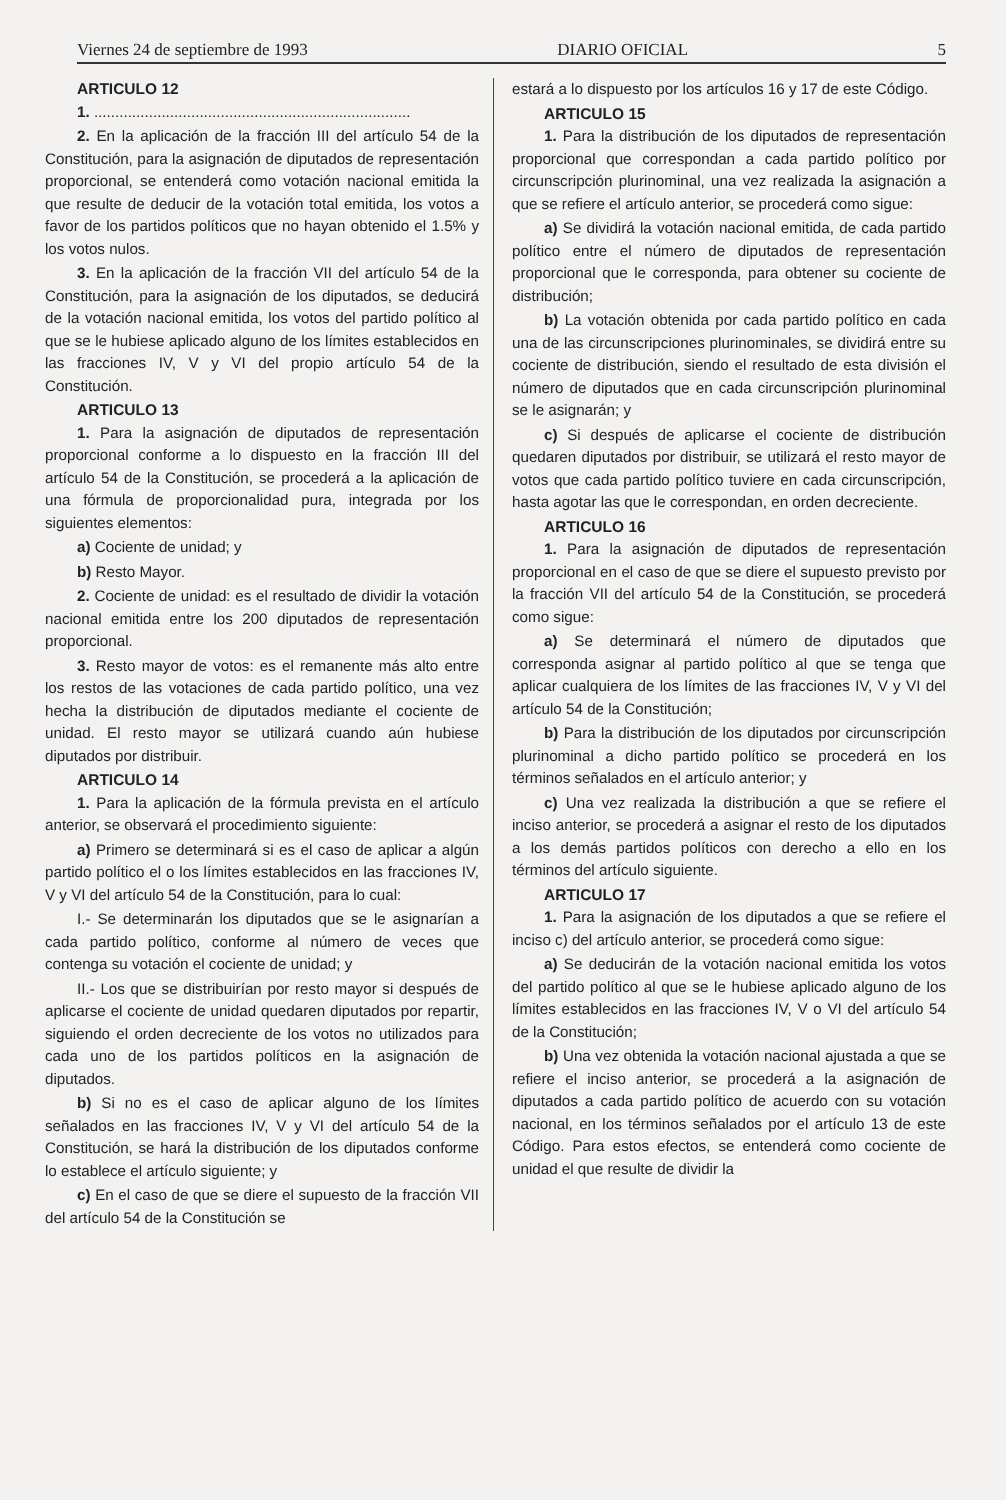Viernes 24 de septiembre de 1993 DIARIO OFICIAL 5
ARTICULO 12
1. ...........................................................................
2. En la aplicación de la fracción III del artículo 54 de la Constitución, para la asignación de diputados de representación proporcional, se entenderá como votación nacional emitida la que resulte de deducir de la votación total emitida, los votos a favor de los partidos políticos que no hayan obtenido el 1.5% y los votos nulos.
3. En la aplicación de la fracción VII del artículo 54 de la Constitución, para la asignación de los diputados, se deducirá de la votación nacional emitida, los votos del partido político al que se le hubiese aplicado alguno de los límites establecidos en las fracciones IV, V y VI del propio artículo 54 de la Constitución.
ARTICULO 13
1. Para la asignación de diputados de representación proporcional conforme a lo dispuesto en la fracción III del artículo 54 de la Constitución, se procederá a la aplicación de una fórmula de proporcionalidad pura, integrada por los siguientes elementos:
a) Cociente de unidad; y
b) Resto Mayor.
2. Cociente de unidad: es el resultado de dividir la votación nacional emitida entre los 200 diputados de representación proporcional.
3. Resto mayor de votos: es el remanente más alto entre los restos de las votaciones de cada partido político, una vez hecha la distribución de diputados mediante el cociente de unidad. El resto mayor se utilizará cuando aún hubiese diputados por distribuir.
ARTICULO 14
1. Para la aplicación de la fórmula prevista en el artículo anterior, se observará el procedimiento siguiente:
a) Primero se determinará si es el caso de aplicar a algún partido político el o los límites establecidos en las fracciones IV, V y VI del artículo 54 de la Constitución, para lo cual:
I.- Se determinarán los diputados que se le asignarían a cada partido político, conforme al número de veces que contenga su votación el cociente de unidad; y
II.- Los que se distribuirían por resto mayor si después de aplicarse el cociente de unidad quedaren diputados por repartir, siguiendo el orden decreciente de los votos no utilizados para cada uno de los partidos políticos en la asignación de diputados.
b) Si no es el caso de aplicar alguno de los límites señalados en las fracciones IV, V y VI del artículo 54 de la Constitución, se hará la distribución de los diputados conforme lo establece el artículo siguiente; y
c) En el caso de que se diere el supuesto de la fracción VII del artículo 54 de la Constitución se
estará a lo dispuesto por los artículos 16 y 17 de este Código.
ARTICULO 15
1. Para la distribución de los diputados de representación proporcional que correspondan a cada partido político por circunscripción plurinominal, una vez realizada la asignación a que se refiere el artículo anterior, se procederá como sigue:
a) Se dividirá la votación nacional emitida, de cada partido político entre el número de diputados de representación proporcional que le corresponda, para obtener su cociente de distribución;
b) La votación obtenida por cada partido político en cada una de las circunscripciones plurinominales, se dividirá entre su cociente de distribución, siendo el resultado de esta división el número de diputados que en cada circunscripción plurinominal se le asignarán; y
c) Si después de aplicarse el cociente de distribución quedaren diputados por distribuir, se utilizará el resto mayor de votos que cada partido político tuviere en cada circunscripción, hasta agotar las que le correspondan, en orden decreciente.
ARTICULO 16
1. Para la asignación de diputados de representación proporcional en el caso de que se diere el supuesto previsto por la fracción VII del artículo 54 de la Constitución, se procederá como sigue:
a) Se determinará el número de diputados que corresponda asignar al partido político al que se tenga que aplicar cualquiera de los límites de las fracciones IV, V y VI del artículo 54 de la Constitución;
b) Para la distribución de los diputados por circunscripción plurinominal a dicho partido político se procederá en los términos señalados en el artículo anterior; y
c) Una vez realizada la distribución a que se refiere el inciso anterior, se procederá a asignar el resto de los diputados a los demás partidos políticos con derecho a ello en los términos del artículo siguiente.
ARTICULO 17
1. Para la asignación de los diputados a que se refiere el inciso c) del artículo anterior, se procederá como sigue:
a) Se deducirán de la votación nacional emitida los votos del partido político al que se le hubiese aplicado alguno de los límites establecidos en las fracciones IV, V o VI del artículo 54 de la Constitución;
b) Una vez obtenida la votación nacional ajustada a que se refiere el inciso anterior, se procederá a la asignación de diputados a cada partido político de acuerdo con su votación nacional, en los términos señalados por el artículo 13 de este Código. Para estos efectos, se entenderá como cociente de unidad el que resulte de dividir la